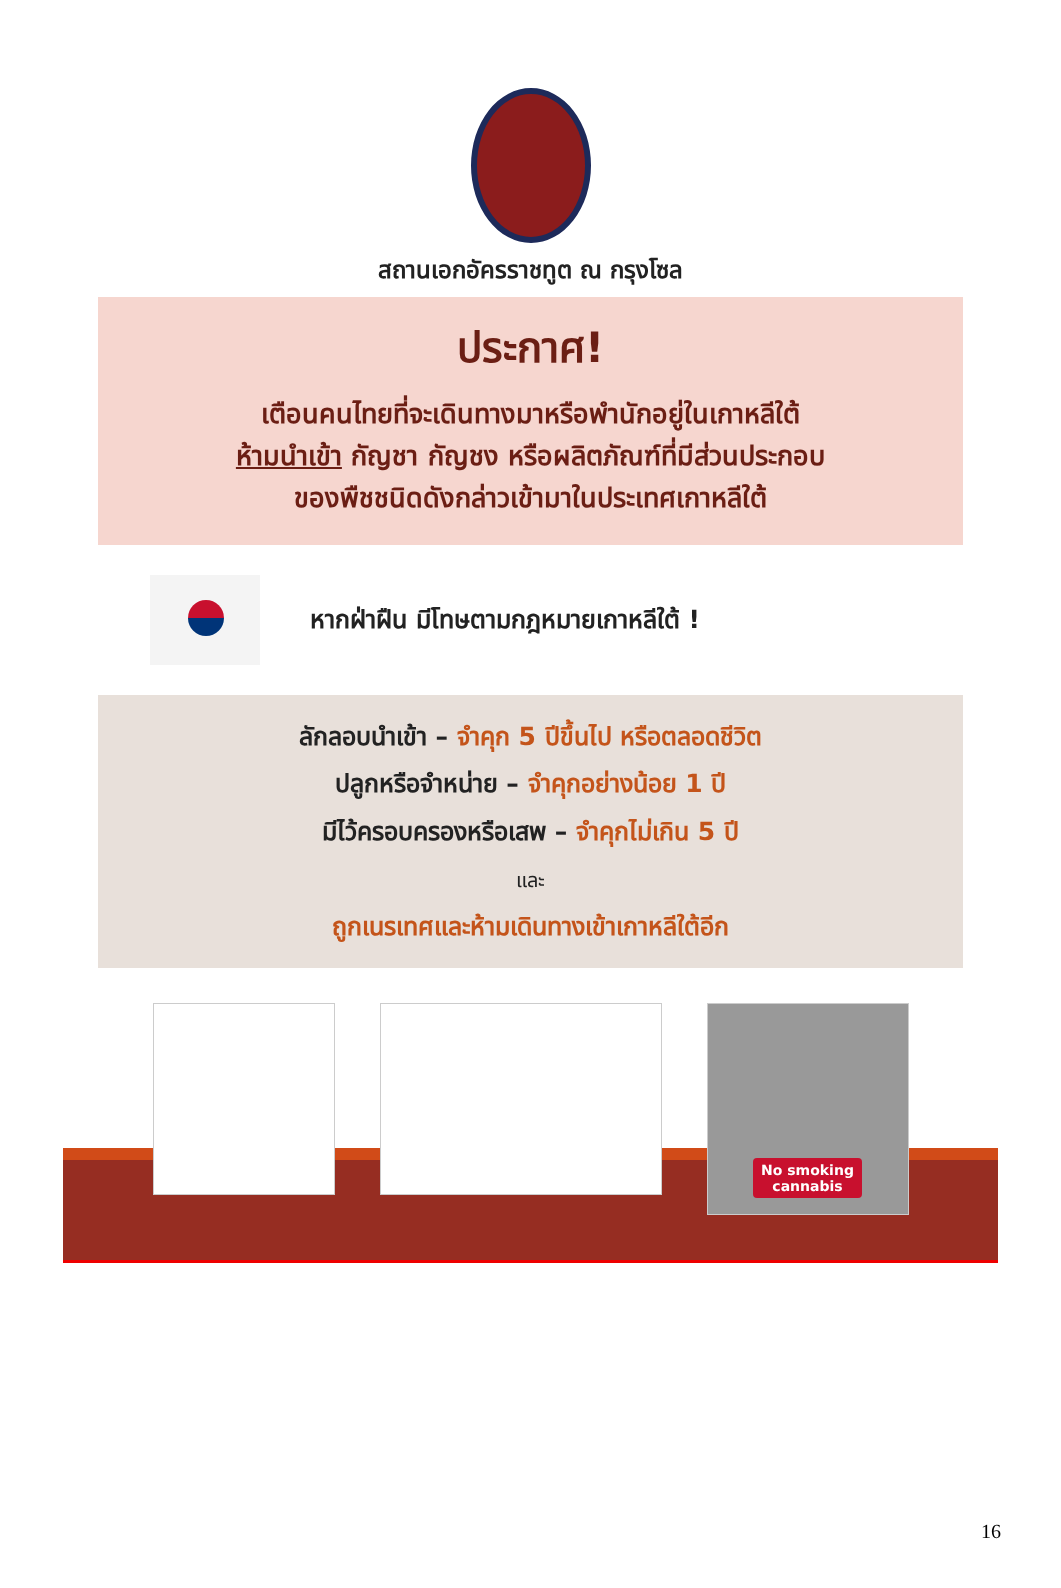สถานเอกอัครราชทูต ณ กรุงโซล
ประกาศ!
เตือนคนไทยที่จะเดินทางมาหรือพำนักอยู่ในเกาหลีใต้
ห้ามนำเข้า กัญชา กัญชง หรือผลิตภัณฑ์ที่มีส่วนประกอบ
ของพืชชนิดดังกล่าวเข้ามาในประเทศเกาหลีใต้
หากฝ่าฝืน มีโทษตามกฎหมายเกาหลีใต้ !
ลักลอบนำเข้า – จำคุก 5 ปีขึ้นไป หรือตลอดชีวิต
ปลูกหรือจำหน่าย – จำคุกอย่างน้อย 1 ปี
มีไว้ครอบครองหรือเสพ – จำคุกไม่เกิน 5 ปี
และ
ถูกเนรเทศและห้ามเดินทางเข้าเกาหลีใต้อีก
No smoking
cannabis
16